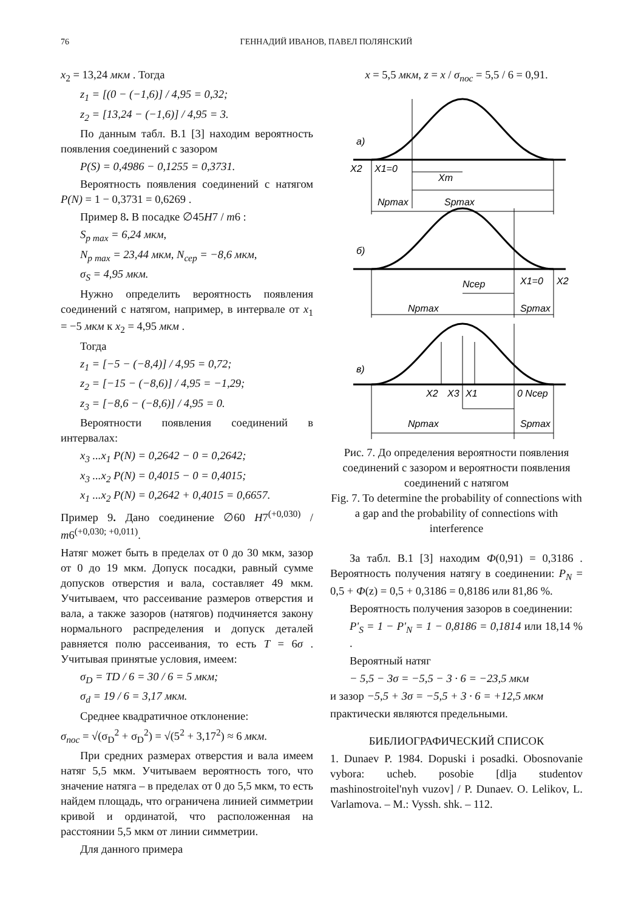76 ГЕННАДИЙ ИВАНОВ, ПАВЕЛ ПОЛЯНСКИЙ
x<sub>2</sub> = 13,24 мкм . Тогда
z<sub>1</sub> = [(0 − (−1,6)] / 4,95 = 0,32;
z<sub>2</sub> = [13,24 − (−1,6)] / 4,95 = 3.
По данным табл. В.1 [3] находим вероятность появления соединений с зазором
P(S) = 0,4986 − 0,1255 = 0,3731.
Вероятность появления соединений с натягом P(N) = 1 − 0,3731 = 0,6269 .
Пример 8. В посадке ∅45H7 / m6 :
S<sub>p max</sub> = 6,24 мкм,
N<sub>p max</sub> = 23,44 мкм, N<sub>сер</sub> = −8,6 мкм,
σ<sub>S</sub> = 4,95 мкм.
Нужно определить вероятность появления соединений с натягом, например, в интервале от x<sub>1</sub> = −5 мкм к x<sub>2</sub> = 4,95 мкм .
Тогда
z<sub>1</sub> = [−5 − (−8,4)] / 4,95 = 0,72;
z<sub>2</sub> = [−15 − (−8,6)] / 4,95 = −1,29;
z<sub>3</sub> = [−8,6 − (−8,6)] / 4,95 = 0.
Вероятности появления соединений в интервалах:
x<sub>3</sub> ...x<sub>1</sub> P(N) = 0,2642 − 0 = 0,2642;
x<sub>3</sub> ...x<sub>2</sub> P(N) = 0,4015 − 0 = 0,4015;
x<sub>1</sub> ...x<sub>2</sub> P(N) = 0,2642 + 0,4015 = 0,6657.
Пример 9. Дано соединение ∅60 H7<sup>(+0,030)</sup> / m6<sup>(+0,030; +0,011)</sup>.
Натяг может быть в пределах от 0 до 30 мкм, зазор от 0 до 19 мкм. Допуск посадки, равный сумме допусков отверстия и вала, составляет 49 мкм. Учитываем, что рассеивание размеров отверстия и вала, а также зазоров (натягов) подчиняется закону нормального распределения и допуск деталей равняется полю рассеивания, то есть T = 6σ . Учитывая принятые условия, имеем:
σ<sub>D</sub> = TD / 6 = 30 / 6 = 5 мкм;
σ<sub>d</sub> = 19 / 6 = 3,17 мкм.
Среднее квадратичное отклонение:
σ<sub>пос</sub> = √(σ<sub>D</sub><sup>2</sup> + σ<sub>D</sub><sup>2</sup>) = √(5<sup>2</sup> + 3,17<sup>2</sup>) ≈ 6 мкм.
При средних размерах отверстия и вала имеем натяг 5,5 мкм. Учитываем вероятность того, что значение натяга – в пределах от 0 до 5,5 мкм, то есть найдем площадь, что ограничена линией симметрии кривой и ординатой, что расположенная на расстоянии 5,5 мкм от линии симметрии.
Для данного примера
x = 5,5 мкм, z = x / σ<sub>пос</sub> = 5,5 / 6 = 0,91.
а)
X2
X1=0
Xm
Npmax
Spmax
б)
Nсер
X1=0
X2
Npmax
Spmax
в)
X2
X3
X1
0 Nсер
Npmax
Spmax
Рис. 7. До определения вероятности появления соединений с зазором и вероятности появления соединений с натягом
Fig. 7. To determine the probability of connections with a gap and the probability of connections with interference
За табл. В.1 [3] находим Ф(0,91) = 0,3186 . Вероятность получения натягу в соединении: P<sub>N</sub> = 0,5 + Ф(z) = 0,5 + 0,3186 = 0,8186 или 81,86 %.
Вероятность получения зазоров в соединении:
P'<sub>S</sub> = 1 − P'<sub>N</sub> = 1 − 0,8186 = 0,1814 или 18,14 % .
Вероятный натяг
− 5,5 − 3σ = −5,5 − 3 · 6 = −23,5 мкм
и зазор −5,5 + 3σ = −5,5 + 3 · 6 = +12,5 мкм
практически являются предельными.
БИБЛИОГРАФИЧЕСКИЙ СПИСОК
1. Dunaev P. 1984. Dopuski i posadki. Obosnovanie vybora: ucheb. posobie [dlja studentov mashinostroitel'nyh vuzov] / P. Dunaev. O. Lelikov, L. Varlamova. – M.: Vyssh. shk. – 112.